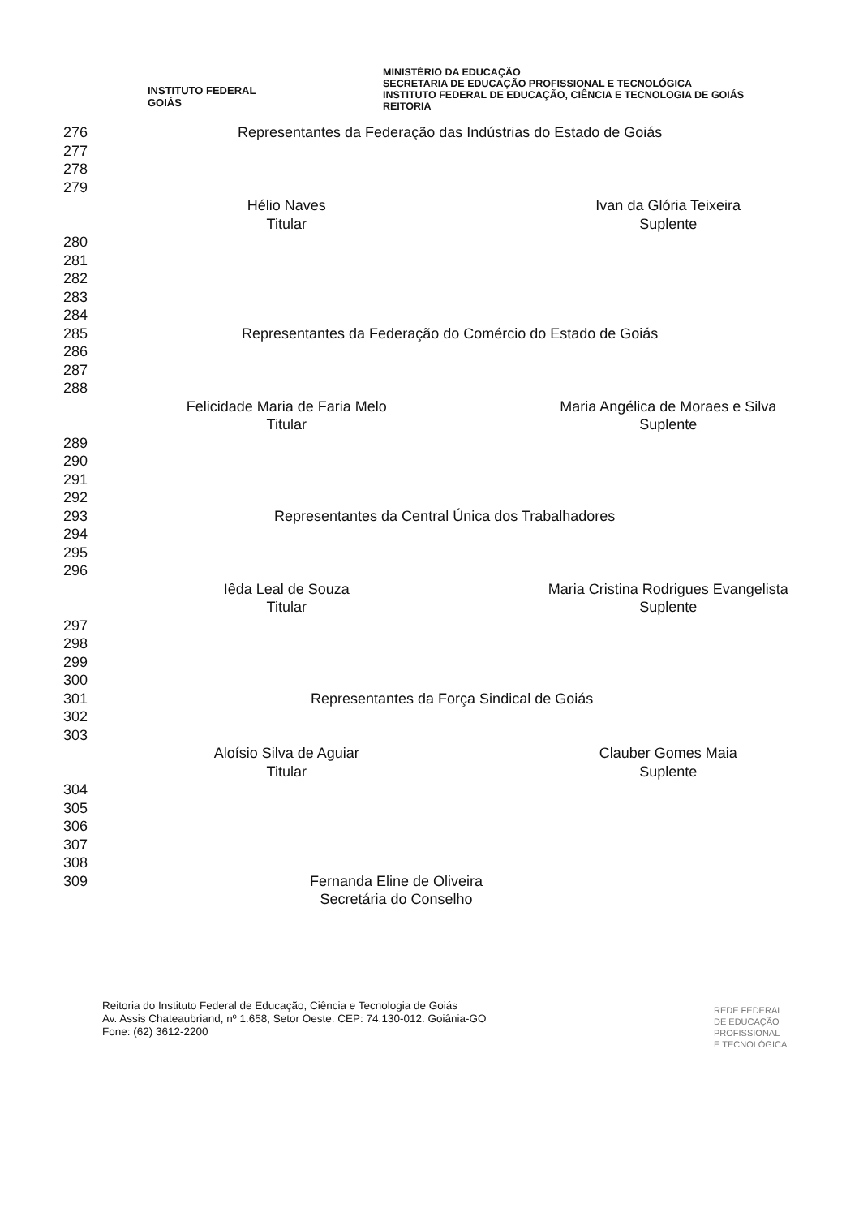INSTITUTO FEDERAL
GOIÁS
MINISTÉRIO DA EDUCAÇÃO
SECRETARIA DE EDUCAÇÃO PROFISSIONAL E TECNOLÓGICA
INSTITUTO FEDERAL DE EDUCAÇÃO, CIÊNCIA E TECNOLOGIA DE GOIÁS
REITORIA
276 Representantes da Federação das Indústrias do Estado de Goiás
277
278
279
Hélio Naves
Titular
Ivan da Glória Teixeira
Suplente
280
281
282
283
284
285 Representantes da Federação do Comércio do Estado de Goiás
286
287
288
Felicidade Maria de Faria Melo
Titular
Maria Angélica de Moraes e Silva
Suplente
289
290
291
292
293 Representantes da Central Única dos Trabalhadores
294
295
296
Iêda Leal de Souza
Titular
Maria Cristina Rodrigues Evangelista
Suplente
297
298
299
300
301 Representantes da Força Sindical de Goiás
302
303
Aloísio Silva de Aguiar
Titular
Clauber Gomes Maia
Suplente
304
305
306
307
308
309 Fernanda Eline de Oliveira
Secretária do Conselho
Reitoria do Instituto Federal de Educação, Ciência e Tecnologia de Goiás
Av. Assis Chateaubriand, nº 1.658, Setor Oeste. CEP: 74.130-012. Goiânia-GO
Fone: (62) 3612-2200
REDE FEDERAL
DE EDUCAÇÃO
PROFISSIONAL
E TECNOLÓGICA